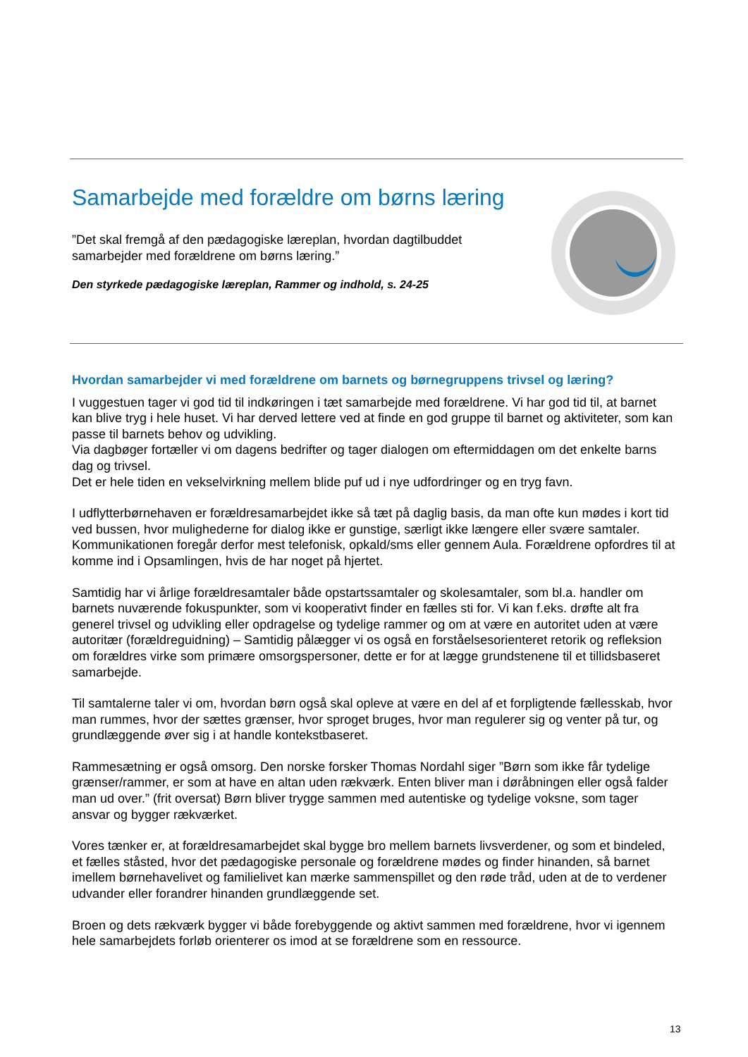Samarbejde med forældre om børns læring
”Det skal fremgå af den pædagogiske læreplan, hvordan dagtilbuddet samarbejder med forældrene om børns læring.”
Den styrkede pædagogiske læreplan, Rammer og indhold, s. 24-25
Hvordan samarbejder vi med forældrene om barnets og børnegruppens trivsel og læring?
I vuggestuen tager vi god tid til indkøringen i tæt samarbejde med forældrene. Vi har god tid til, at barnet kan blive tryg i hele huset. Vi har derved lettere ved at finde en god gruppe til barnet og aktiviteter, som kan passe til barnets behov og udvikling.
Via dagbøger fortæller vi om dagens bedrifter og tager dialogen om eftermiddagen om det enkelte barns dag og trivsel.
Det er hele tiden en vekselvirkning mellem blide puf ud i nye udfordringer og en tryg favn.
I udflytterbørnehaven er forældresamarbejdet ikke så tæt på daglig basis, da man ofte kun mødes i kort tid ved bussen, hvor mulighederne for dialog ikke er gunstige, særligt ikke længere eller svære samtaler. Kommunikationen foregår derfor mest telefonisk, opkald/sms eller gennem Aula. Forældrene opfordres til at komme ind i Opsamlingen, hvis de har noget på hjertet.
Samtidig har vi årlige forældresamtaler både opstartssamtaler og skolesamtaler, som bl.a. handler om barnets nuværende fokuspunkter, som vi kooperativt finder en fælles sti for. Vi kan f.eks. drøfte alt fra generel trivsel og udvikling eller opdragelse og tydelige rammer og om at være en autoritet uden at være autoritær (forældreguidning) – Samtidig pålægger vi os også en forståelsesorienteret retorik og refleksion om forældres virke som primære omsorgspersoner, dette er for at lægge grundstenene til et tillidsbaseret samarbejde.
Til samtalerne taler vi om, hvordan børn også skal opleve at være en del af et forpligtende fællesskab, hvor man rummes, hvor der sættes grænser, hvor sproget bruges, hvor man regulerer sig og venter på tur, og grundlæggende øver sig i at handle kontekstbaseret.
Rammesætning er også omsorg. Den norske forsker Thomas Nordahl siger ”Børn som ikke får tydelige grænser/rammer, er som at have en altan uden rækværk. Enten bliver man i døråbningen eller også falder man ud over.” (frit oversat) Børn bliver trygge sammen med autentiske og tydelige voksne, som tager ansvar og bygger rækværket.
Vores tænker er, at forældresamarbejdet skal bygge bro mellem barnets livsverdener, og som et bindeled, et fælles ståsted, hvor det pædagogiske personale og forældrene mødes og finder hinanden, så barnet imellem børnehavelivet og familielivet kan mærke sammenspillet og den røde tråd, uden at de to verdener udvander eller forandrer hinanden grundlæggende set.
Broen og dets rækværk bygger vi både forebyggende og aktivt sammen med forældrene, hvor vi igennem hele samarbejdets forløb orienterer os imod at se forældrene som en ressource.
13